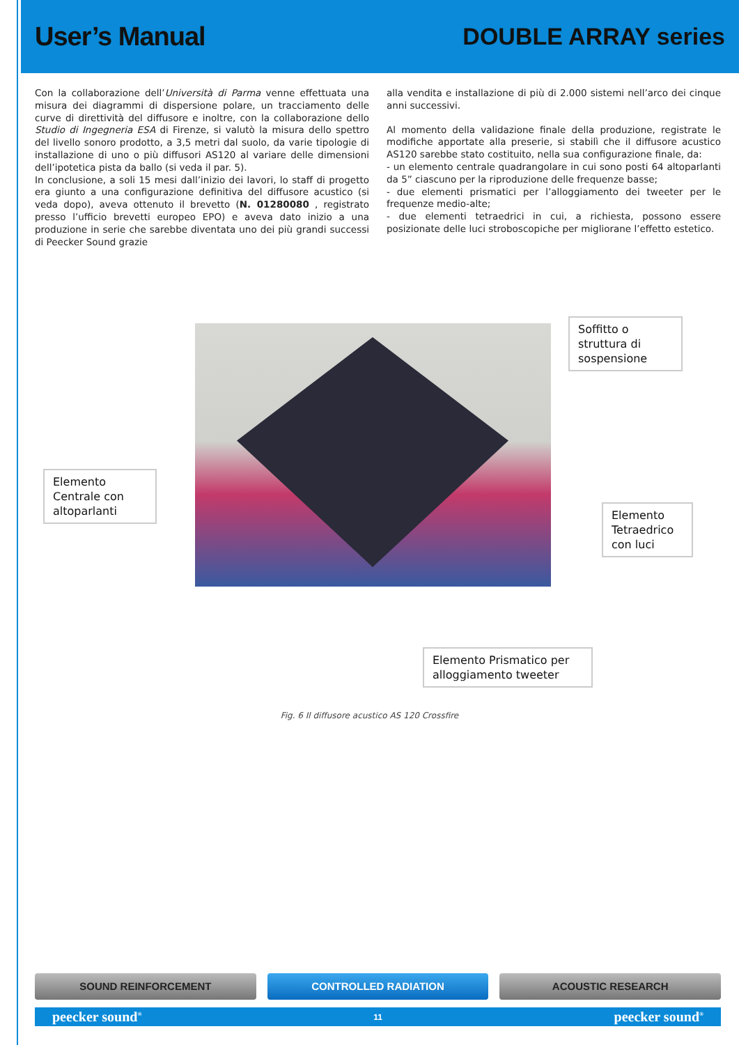User’s Manual DOUBLE ARRAY series
Con la collaborazione dell’Università di Parma venne effettuata una misura dei diagrammi di dispersione polare, un tracciamento delle curve di direttività del diffusore e inoltre, con la collaborazione dello Studio di Ingegneria ESA di Firenze, si valutò la misura dello spettro del livello sonoro prodotto, a 3,5 metri dal suolo, da varie tipologie di installazione di uno o più diffusori AS120 al variare delle dimensioni dell’ipotetica pista da ballo (si veda il par. 5).
In conclusione, a soli 15 mesi dall’inizio dei lavori, lo staff di progetto era giunto a una configurazione definitiva del diffusore acustico (si veda dopo), aveva ottenuto il brevetto (N. 01280080 , registrato presso l’ufficio brevetti europeo EPO) e aveva dato inizio a una produzione in serie che sarebbe diventata uno dei più grandi successi di Peecker Sound grazie
alla vendita e installazione di più di 2.000 sistemi nell’arco dei cinque anni successivi.
Al momento della validazione finale della produzione, registrate le modifiche apportate alla preserie, si stabilì che il diffusore acustico AS120 sarebbe stato costituito, nella sua configurazione finale, da:
- un elemento centrale quadrangolare in cui sono posti 64 altoparlanti da 5” ciascuno per la riproduzione delle frequenze basse;
- due elementi prismatici per l’alloggiamento dei tweeter per le frequenze medio-alte;
- due elementi tetraedrici in cui, a richiesta, possono essere posizionate delle luci stroboscopiche per migliorane l’effetto estetico.
Soffitto o struttura di sospensione
Elemento Centrale con altoparlanti
Elemento Tetraedrico con luci
Elemento Prismatico per alloggiamento tweeter
Fig. 6 Il diffusore acustico AS 120 Crossfire
SOUND REINFORCEMENT CONTROLLED RADIATION ACOUSTIC RESEARCH
peecker sound<sup>®</sup> 11 peecker sound<sup>®</sup>